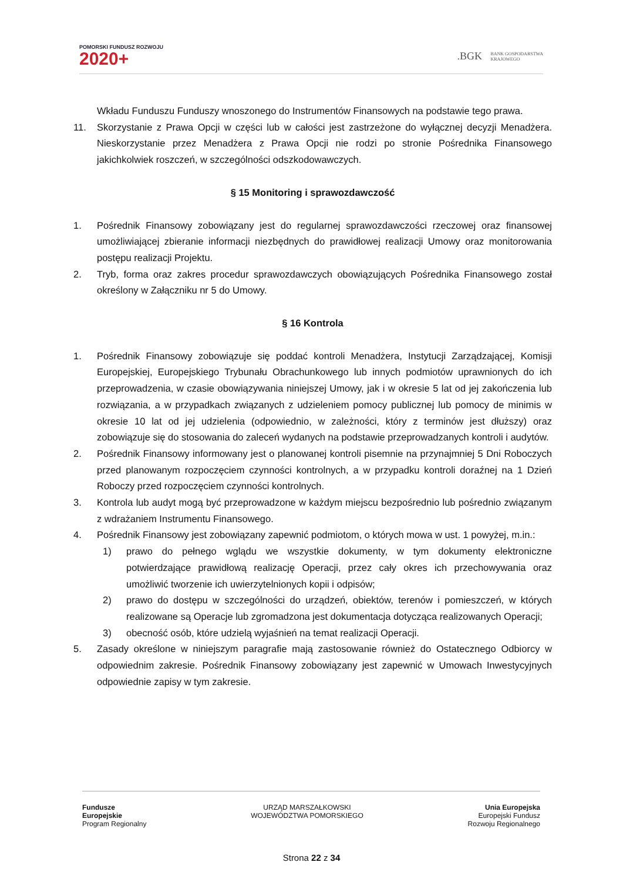POMORSKI FUNDUSZ ROZWOJU
2020+
.BGK BANK GOSPODARSTWA
KRAJOWEGO
Wkładu Funduszu Funduszy wnoszonego do Instrumentów Finansowych na podstawie tego prawa.
11. Skorzystanie z Prawa Opcji w części lub w całości jest zastrzeżone do wyłącznej decyzji Menadżera. Nieskorzystanie przez Menadżera z Prawa Opcji nie rodzi po stronie Pośrednika Finansowego jakichkolwiek roszczeń, w szczególności odszkodowawczych.
§ 15 Monitoring i sprawozdawczość
1. Pośrednik Finansowy zobowiązany jest do regularnej sprawozdawczości rzeczowej oraz finansowej umożliwiającej zbieranie informacji niezbędnych do prawidłowej realizacji Umowy oraz monitorowania postępu realizacji Projektu.
2. Tryb, forma oraz zakres procedur sprawozdawczych obowiązujących Pośrednika Finansowego został określony w Załączniku nr 5 do Umowy.
§ 16 Kontrola
1. Pośrednik Finansowy zobowiązuje się poddać kontroli Menadżera, Instytucji Zarządzającej, Komisji Europejskiej, Europejskiego Trybunału Obrachunkowego lub innych podmiotów uprawnionych do ich przeprowadzenia, w czasie obowiązywania niniejszej Umowy, jak i w okresie 5 lat od jej zakończenia lub rozwiązania, a w przypadkach związanych z udzieleniem pomocy publicznej lub pomocy de minimis w okresie 10 lat od jej udzielenia (odpowiednio, w zależności, który z terminów jest dłuższy) oraz zobowiązuje się do stosowania do zaleceń wydanych na podstawie przeprowadzanych kontroli i audytów.
2. Pośrednik Finansowy informowany jest o planowanej kontroli pisemnie na przynajmniej 5 Dni Roboczych przed planowanym rozpoczęciem czynności kontrolnych, a w przypadku kontroli doraźnej na 1 Dzień Roboczy przed rozpoczęciem czynności kontrolnych.
3. Kontrola lub audyt mogą być przeprowadzone w każdym miejscu bezpośrednio lub pośrednio związanym z wdrażaniem Instrumentu Finansowego.
4. Pośrednik Finansowy jest zobowiązany zapewnić podmiotom, o których mowa w ust. 1 powyżej, m.in.:
1) prawo do pełnego wglądu we wszystkie dokumenty, w tym dokumenty elektroniczne potwierdzające prawidłową realizację Operacji, przez cały okres ich przechowywania oraz umożliwić tworzenie ich uwierzytelnionych kopii i odpisów;
2) prawo do dostępu w szczególności do urządzeń, obiektów, terenów i pomieszczeń, w których realizowane są Operacje lub zgromadzona jest dokumentacja dotycząca realizowanych Operacji;
3) obecność osób, które udzielą wyjaśnień na temat realizacji Operacji.
5. Zasady określone w niniejszym paragrafie mają zastosowanie również do Ostatecznego Odbiorcy w odpowiednim zakresie. Pośrednik Finansowy zobowiązany jest zapewnić w Umowach Inwestycyjnych odpowiednie zapisy w tym zakresie.
Fundusze
Europejskie
Program Regionalny
URZĄD MARSZAŁKOWSKI
WOJEWÓDZTWA POMORSKIEGO
Unia Europejska
Europejski Fundusz
Rozwoju Regionalnego
Strona 22 z 34